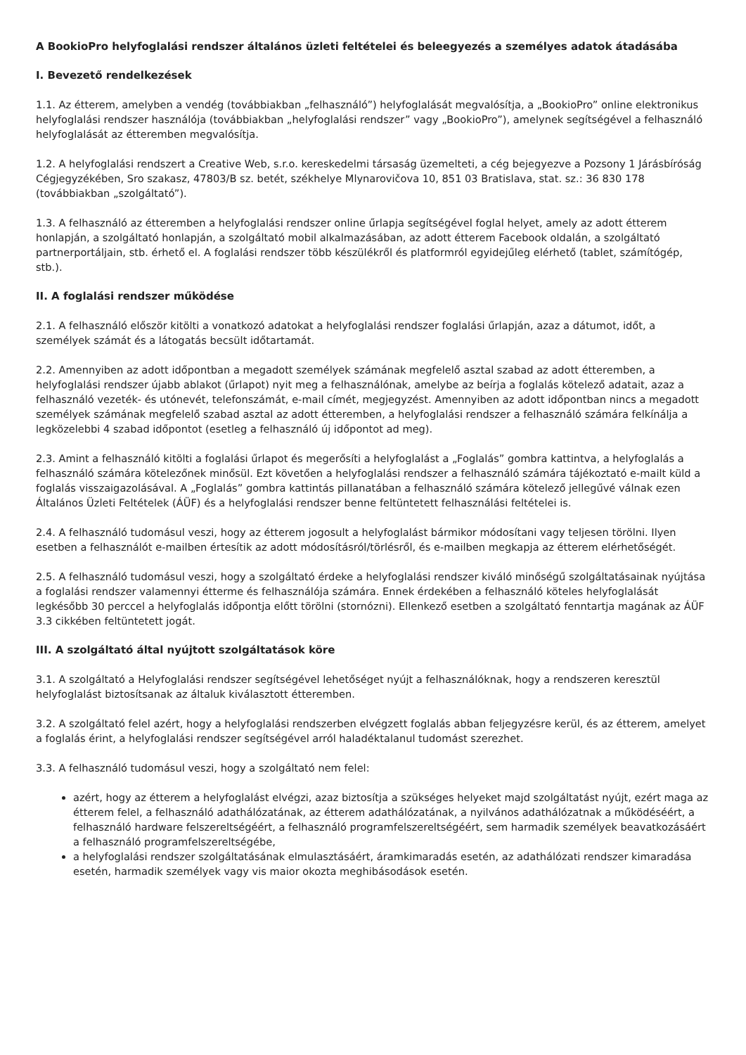A BookioPro helyfoglalási rendszer általános üzleti feltételei és beleegyezés a személyes adatok átadásába
I. Bevezető rendelkezések
1.1. Az étterem, amelyben a vendég (továbbiakban „felhasználó”) helyfoglalását megvalósítja, a „BookioPro” online elektronikus helyfoglalási rendszer használója (továbbiakban „helyfoglalási rendszer” vagy „BookioPro”), amelynek segítségével a felhasználó helyfoglalását az étteremben megvalósítja.
1.2. A helyfoglalási rendszert a Creative Web, s.r.o. kereskedelmi társaság üzemelteti, a cég bejegyezve a Pozsony 1 Járásbíróság Cégjegyzékében, Sro szakasz, 47803/B sz. betét, székhelye Mlynarovičova 10, 851 03 Bratislava, stat. sz.: 36 830 178 (továbbiakban „szolgáltató”).
1.3. A felhasználó az étteremben a helyfoglalási rendszer online űrlapja segítségével foglal helyet, amely az adott étterem honlapján, a szolgáltató honlapján, a szolgáltató mobil alkalmazásában, az adott étterem Facebook oldalán, a szolgáltató partnerportáljain, stb. érhető el. A foglalási rendszer több készülékről és platformról egyidejűleg elérhető (tablet, számítógép, stb.).
II. A foglalási rendszer működése
2.1. A felhasználó először kitölti a vonatkozó adatokat a helyfoglalási rendszer foglalási űrlapján, azaz a dátumot, időt, a személyek számát és a látogatás becsült időtartamát.
2.2. Amennyiben az adott időpontban a megadott személyek számának megfelelő asztal szabad az adott étteremben, a helyfoglalási rendszer újabb ablakot (űrlapot) nyit meg a felhasználónak, amelybe az beírja a foglalás kötelező adatait, azaz a felhasználó vezeték- és utónevét, telefonszámát, e-mail címét, megjegyzést. Amennyiben az adott időpontban nincs a megadott személyek számának megfelelő szabad asztal az adott étteremben, a helyfoglalási rendszer a felhasználó számára felkínálja a legközelebbi 4 szabad időpontot (esetleg a felhasználó új időpontot ad meg).
2.3. Amint a felhasználó kitölti a foglalási űrlapot és megerősíti a helyfoglalást a „Foglalás” gombra kattintva, a helyfoglalás a felhasználó számára kötelezőnek minősül. Ezt követően a helyfoglalási rendszer a felhasználó számára tájékoztató e-mailt küld a foglalás visszaigazolásával. A „Foglalás” gombra kattintás pillanatában a felhasználó számára kötelező jellegűvé válnak ezen Általános Üzleti Feltételek (ÁÜF) és a helyfoglalási rendszer benne feltüntetett felhasználási feltételei is.
2.4. A felhasználó tudomásul veszi, hogy az étterem jogosult a helyfoglalást bármikor módosítani vagy teljesen törölni. Ilyen esetben a felhasználót e-mailben értesítik az adott módosításról/törlésről, és e-mailben megkapja az étterem elérhetőségét.
2.5. A felhasználó tudomásul veszi, hogy a szolgáltató érdeke a helyfoglalási rendszer kiváló minőségű szolgáltatásainak nyújtása a foglalási rendszer valamennyi étterme és felhasználója számára. Ennek érdekében a felhasználó köteles helyfoglalását legkésőbb 30 perccel a helyfoglalás időpontja előtt törölni (stornózni). Ellenkező esetben a szolgáltató fenntartja magának az ÁÜF 3.3 cikkében feltüntetett jogát.
III. A szolgáltató által nyújtott szolgáltatások köre
3.1. A szolgáltató a Helyfoglalási rendszer segítségével lehetőséget nyújt a felhasználóknak, hogy a rendszeren keresztül helyfoglalást biztosítsanak az általuk kiválasztott étteremben.
3.2. A szolgáltató felel azért, hogy a helyfoglalási rendszerben elvégzett foglalás abban feljegyzésre kerül, és az étterem, amelyet a foglalás érint, a helyfoglalási rendszer segítségével arról haladéktalanul tudomást szerezhet.
3.3. A felhasználó tudomásul veszi, hogy a szolgáltató nem felel:
azért, hogy az étterem a helyfoglalást elvégzi, azaz biztosítja a szükséges helyeket majd szolgáltatást nyújt, ezért maga az étterem felel, a felhasználó adathálózatának, az étterem adathálózatának, a nyilvános adathálózatnak a működéséért, a felhasználó hardware felszereltségéért, a felhasználó programfelszereltségéért, sem harmadik személyek beavatkozásáért a felhasználó programfelszereltségébe,
a helyfoglalási rendszer szolgáltatásának elmulasztásáért, áramkimaradás esetén, az adathálózati rendszer kimaradása esetén, harmadik személyek vagy vis maior okozta meghibásodások esetén.